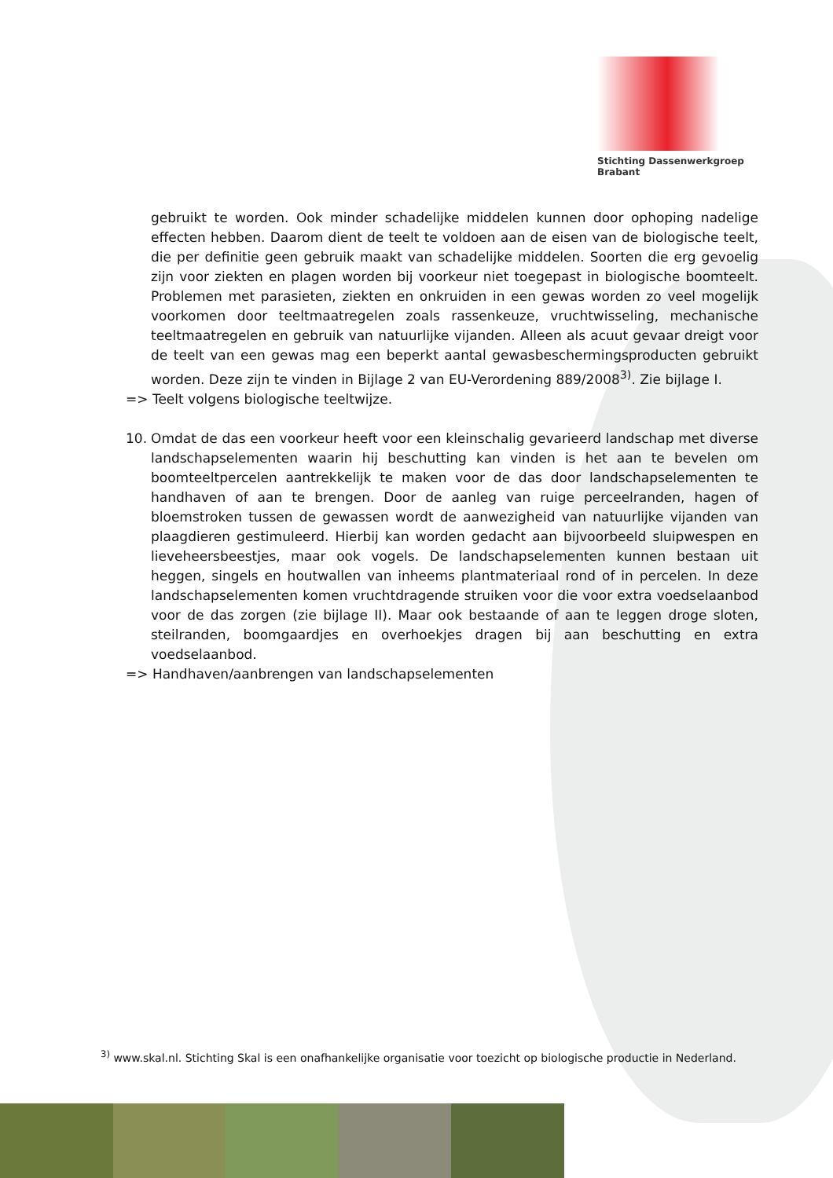Stichting Dassenwerkgroep Brabant
gebruikt te worden. Ook minder schadelijke middelen kunnen door ophoping nadelige effecten hebben. Daarom dient de teelt te voldoen aan de eisen van de biologische teelt, die per definitie geen gebruik maakt van schadelijke middelen. Soorten die erg gevoelig zijn voor ziekten en plagen worden bij voorkeur niet toegepast in biologische boomteelt. Problemen met parasieten, ziekten en onkruiden in een gewas worden zo veel mogelijk voorkomen door teeltmaatregelen zoals rassenkeuze, vruchtwisseling, mechanische teeltmaatregelen en gebruik van natuurlijke vijanden. Alleen als acuut gevaar dreigt voor de teelt van een gewas mag een beperkt aantal gewasbeschermingsproducten gebruikt worden. Deze zijn te vinden in Bijlage 2 van EU-Verordening 889/2008<sup>3)</sup>. Zie bijlage I.
=> Teelt volgens biologische teeltwijze.
10. Omdat de das een voorkeur heeft voor een kleinschalig gevarieerd landschap met diverse landschapselementen waarin hij beschutting kan vinden is het aan te bevelen om boomteeltpercelen aantrekkelijk te maken voor de das door landschapselementen te handhaven of aan te brengen. Door de aanleg van ruige perceelranden, hagen of bloemstroken tussen de gewassen wordt de aanwezigheid van natuurlijke vijanden van plaagdieren gestimuleerd. Hierbij kan worden gedacht aan bijvoorbeeld sluipwespen en lieveheersbeestjes, maar ook vogels. De landschapselementen kunnen bestaan uit heggen, singels en houtwallen van inheems plantmateriaal rond of in percelen. In deze landschapselementen komen vruchtdragende struiken voor die voor extra voedselaanbod voor de das zorgen (zie bijlage II). Maar ook bestaande of aan te leggen droge sloten, steilranden, boomgaardjes en overhoekjes dragen bij aan beschutting en extra voedselaanbod.
=> Handhaven/aanbrengen van landschapselementen
<sup>3)</sup> www.skal.nl. Stichting Skal is een onafhankelijke organisatie voor toezicht op biologische productie in Nederland.